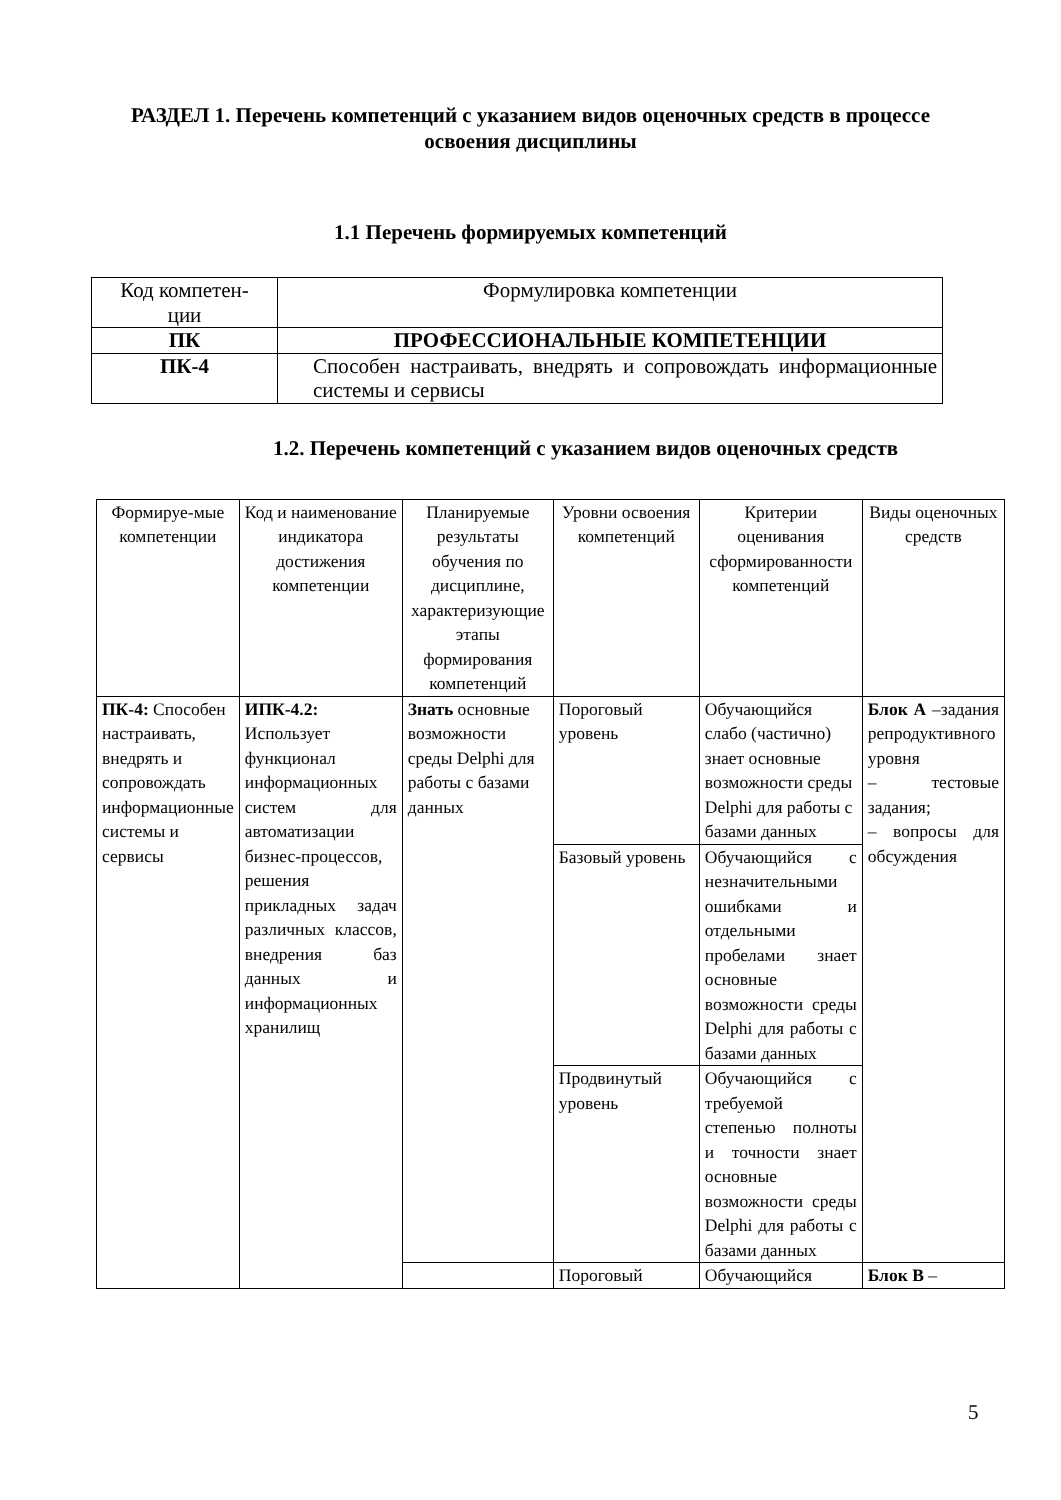РАЗДЕЛ 1. Перечень компетенций с указанием видов оценочных средств в процессе освоения дисциплины
1.1 Перечень формируемых компетенций
| Код компетен- ции | Формулировка компетенции |
| ПК | ПРОФЕССИОНАЛЬНЫЕ КОМПЕТЕНЦИИ |
| ПК-4 | Способен настраивать, внедрять и сопровождать информационные системы и сервисы |
1.2. Перечень компетенций с указанием видов оценочных средств
| Формируе-мые компетенции | Код и наименование индикатора достижения компетенции | Планируемые результаты обучения по дисциплине, характеризующие этапы формирования компетенций | Уровни освоения компетенций | Критерии оценивания сформированности компетенций | Виды оценочных средств |
| ПК-4: Способен настраивать, внедрять и сопровождать информационные системы и сервисы | ИПК-4.2: Использует функционал информационных систем для автоматизации бизнес-процессов, решения прикладных задач различных классов, внедрения баз данных и информационных хранилищ | Знать основные возможности среды Delphi для работы с базами данных | Пороговый уровень | Обучающийся слабо (частично) знает основные возможности среды Delphi для работы с базами данных | Блок А –задания репродуктивного уровня – тестовые задания; – вопросы для обсуждения |
| | | | Базовый уровень | Обучающийся с незначительными ошибками и отдельными пробелами знает основные возможности среды Delphi для работы с базами данных | |
| | | | Продвинутый уровень | Обучающийся с требуемой степенью полноты и точности знает основные возможности среды Delphi для работы с базами данных | |
| | | | Пороговый | Обучающийся | Блок В – |
5